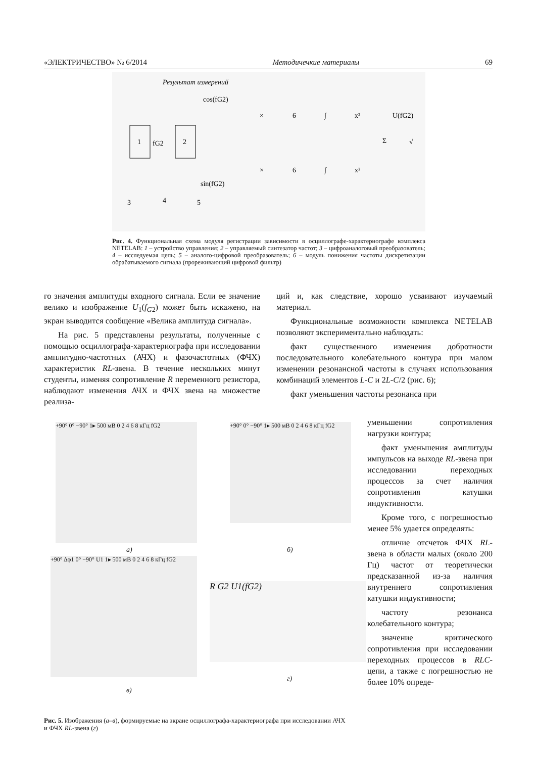«ЭЛЕКТРИЧЕСТВО» № 6/2014 Методичечкие материалы 69
Результат измерений
1
2
fG2
cos(fG2)
sin(fG2)
×
6
∫
x²
×
6
∫
x²
Σ
U(fG2)
√
3
4
5
Рис. 4. Функциональная схема модуля регистрации зависимости в осциллографе-характериографе комплекса NETELAB: 1 – устройство управления; 2 – управляемый синтезатор частот; 3 – цифроаналоговый преобразователь; 4 – исследуемая цепь; 5 – аналого-цифровой преобразователь; 6 – модуль понижения частоты дискретизации обрабатываемого сигнала (прореживающий цифровой фильтр)
го значения амплитуды входного сигнала. Если ее значение велико и изображение U<sub>1</sub>(f<sub>G2</sub>) может быть искажено, на экран выводится сообщение «Велика амплитуда сигнала».
На рис. 5 представлены результаты, полученные с помощью осциллографа-характериографа при исследовании амплитудно-частотных (АЧХ) и фазочастотных (ФЧХ) характеристик RL-звена. В течение нескольких минут студенты, изменяя сопротивление R переменного резистора, наблюдают изменения АЧХ и ФЧХ звена на множестве реализа-
ций и, как следствие, хорошо усваивают изучаемый материал.
Функциональные возможности комплекса NETELAB позволяют экспериментально наблюдать:
факт существенного изменения добротности последовательного колебательного контура при малом изменении резонансной частоты в случаях использования комбинаций элементов L-C и 2L-C/2 (рис. 6);
факт уменьшения частоты резонанса при
уменьшении сопротивления нагрузки контура;
факт уменьшения амплитуды импульсов на выходе RL-звена при исследовании переходных процессов за счет наличия сопротивления катушки индуктивности.
Кроме того, с погрешностью менее 5% удается определять:
отличие отсчетов ФЧХ RL-звена в области малых (около 200 Гц) частот от теоретически предсказанной из-за наличия внутреннего сопротивления катушки индуктивности;
частоту резонанса колебательного контура;
значение критического сопротивления при исследовании переходных процессов в RLC-цепи, а также с погрешностью не более 10% опреде-
+90° 0° −90° 1▸ 500 мВ 0 2 4 6 8 кГц fG2
а)
+90° 0° −90° 1▸ 500 мВ 0 2 4 6 8 кГц fG2
б)
+90° Δφ1 0° −90° U1 1▸ 500 мВ 0 2 4 6 8 кГц fG2
в)
R G2 U1(fG2)
г)
Рис. 5. Изображения (а–в), формируемые на экране осциллографа-характериографа при исследовании АЧХ и ФЧХ RL-звена (г)